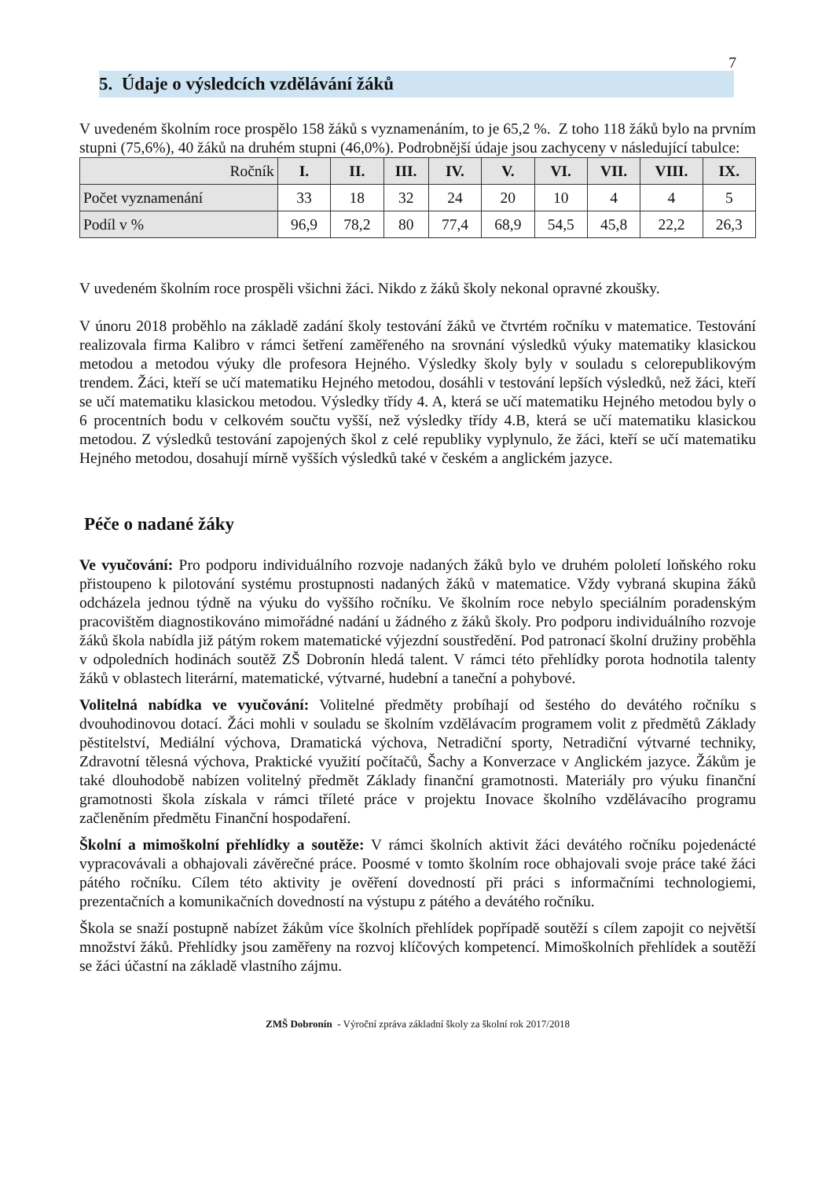7
5. Údaje o výsledcích vzdělávání žáků
V uvedeném školním roce prospělo 158 žáků s vyznamenáním, to je 65,2 %. Z toho 118 žáků bylo na prvním stupni (75,6%), 40 žáků na druhém stupni (46,0%). Podrobnější údaje jsou zachyceny v následující tabulce:
| Ročník | I. | II. | III. | IV. | V. | VI. | VII. | VIII. | IX. |
| --- | --- | --- | --- | --- | --- | --- | --- | --- | --- |
| Počet vyznamenání | 33 | 18 | 32 | 24 | 20 | 10 | 4 | 4 | 5 |
| Podíl v % | 96,9 | 78,2 | 80 | 77,4 | 68,9 | 54,5 | 45,8 | 22,2 | 26,3 |
V uvedeném školním roce prospěli všichni žáci. Nikdo z žáků školy nekonal opravné zkoušky.
V únoru 2018 proběhlo na základě zadání školy testování žáků ve čtvrtém ročníku v matematice. Testování realizovala firma Kalibro v rámci šetření zaměřeného na srovnání výsledků výuky matematiky klasickou metodou a metodou výuky dle profesora Hejného. Výsledky školy byly v souladu s celorepublikovým trendem. Žáci, kteří se učí matematiku Hejného metodou, dosáhli v testování lepších výsledků, než žáci, kteří se učí matematiku klasickou metodou. Výsledky třídy 4. A, která se učí matematiku Hejného metodou byly o 6 procentních bodu v celkovém součtu vyšší, než výsledky třídy 4.B, která se učí matematiku klasickou metodou. Z výsledků testování zapojených škol z celé republiky vyplynulo, že žáci, kteří se učí matematiku Hejného metodou, dosahují mírně vyšších výsledků také v českém a anglickém jazyce.
Péče o nadané žáky
Ve vyučování: Pro podporu individuálního rozvoje nadaných žáků bylo ve druhém pololetí loňského roku přistoupeno k pilotování systému prostupnosti nadaných žáků v matematice. Vždy vybraná skupina žáků odcházela jednou týdně na výuku do vyššího ročníku. Ve školním roce nebylo speciálním poradenským pracovištěm diagnostikováno mimořádné nadání u žádného z žáků školy. Pro podporu individuálního rozvoje žáků škola nabídla již pátým rokem matematické výjezdní soustředění. Pod patronací školní družiny proběhla v odpoledních hodinách soutěž ZŠ Dobronín hledá talent. V rámci této přehlídky porota hodnotila talenty žáků v oblastech literární, matematické, výtvarné, hudební a taneční a pohybové.
Volitelná nabídka ve vyučování: Volitelné předměty probíhají od šestého do devátého ročníku s dvouhodinovou dotací. Žáci mohli v souladu se školním vzdělávacím programem volit z předmětů Základy pěstitelství, Mediální výchova, Dramatická výchova, Netradiční sporty, Netradiční výtvarné techniky, Zdravotní tělesná výchova, Praktické využití počítačů, Šachy a Konverzace v Anglickém jazyce. Žákům je také dlouhodobě nabízen volitelný předmět Základy finanční gramotnosti. Materiály pro výuku finanční gramotnosti škola získala v rámci tříleté práce v projektu Inovace školního vzdělávacího programu začleněním předmětu Finanční hospodaření.
Školní a mimoškolní přehlídky a soutěže: V rámci školních aktivit žáci devátého ročníku pojedenácté vypracovávali a obhajovali závěrečné práce. Poosmé v tomto školním roce obhajovali svoje práce také žáci pátého ročníku. Cílem této aktivity je ověření dovedností při práci s informačními technologiemi, prezentačních a komunikačních dovedností na výstupu z pátého a devátého ročníku.
Škola se snaží postupně nabízet žákům více školních přehlídek popřípadě soutěží s cílem zapojit co největší množství žáků. Přehlídky jsou zaměřeny na rozvoj klíčových kompetencí. Mimoškolních přehlídek a soutěží se žáci účastní na základě vlastního zájmu.
ZMŠ Dobronín - Výroční zpráva základní školy za školní rok 2017/2018